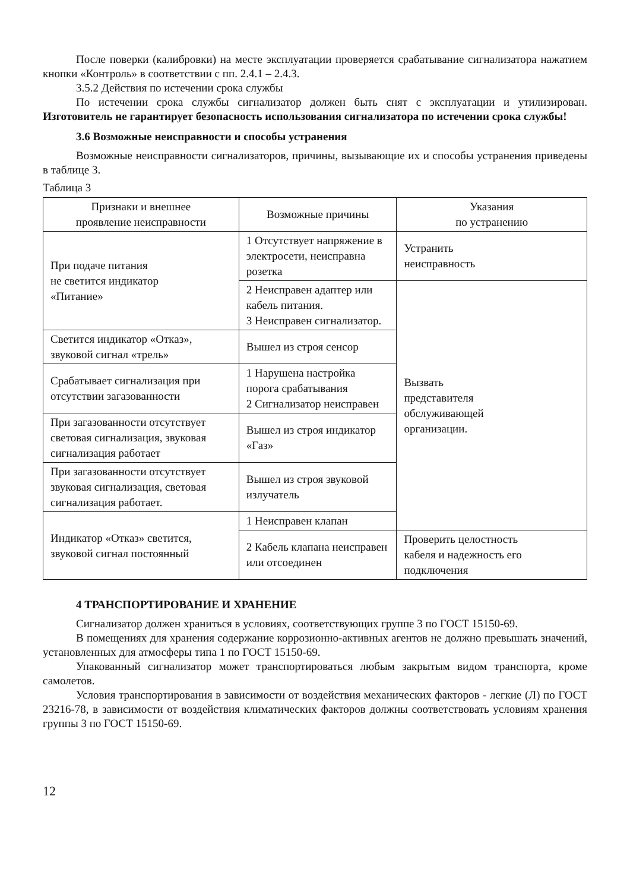После поверки (калибровки) на месте эксплуатации проверяется срабатывание сигнализатора нажатием кнопки «Контроль» в соответствии с пп. 2.4.1 – 2.4.3.
3.5.2 Действия по истечении срока службы
По истечении срока службы сигнализатор должен быть снят с эксплуатации и утилизирован. Изготовитель не гарантирует безопасность использования сигнализатора по истечении срока службы!
3.6 Возможные неисправности и способы устранения
Возможные неисправности сигнализаторов, причины, вызывающие их и способы устранения приведены в таблице 3.
Таблица 3
| Признаки и внешнее проявление неисправности | Возможные причины | Указания по устранению |
| --- | --- | --- |
| При подаче питания не светится индикатор «Питание» | 1 Отсутствует напряжение в электросети, неисправна розетка | Устранить неисправность |
| | 2 Неисправен адаптер или кабель питания. 3 Неисправен сигнализатор. | Вызвать представителя обслуживающей организации. |
| Светится индикатор «Отказ», звуковой сигнал «трель» | Вышел из строя сенсор | |
| Срабатывает сигнализация при отсутствии загазованности | 1 Нарушена настройка порога срабатывания 2 Сигнализатор неисправен | |
| При загазованности отсутствует световая сигнализация, звуковая сигнализация работает | Вышел из строя индикатор «Газ» | |
| При загазованности отсутствует звуковая сигнализация, световая сигнализация работает. | Вышел из строя звуковой излучатель | |
| Индикатор «Отказ» светится, звуковой сигнал постоянный | 1 Неисправен клапан | |
| | 2 Кабель клапана неисправен или отсоединен | Проверить целостность кабеля и надежность его подключения |
4 ТРАНСПОРТИРОВАНИЕ И ХРАНЕНИЕ
Сигнализатор должен храниться в условиях, соответствующих группе 3 по ГОСТ 15150-69.
В помещениях для хранения содержание коррозионно-активных агентов не должно превышать значений, установленных для атмосферы типа 1 по ГОСТ 15150-69.
Упакованный сигнализатор может транспортироваться любым закрытым видом транспорта, кроме самолетов.
Условия транспортирования в зависимости от воздействия механических факторов - легкие (Л) по ГОСТ 23216-78, в зависимости от воздействия климатических факторов должны соответствовать условиям хранения группы 3 по ГОСТ 15150-69.
12